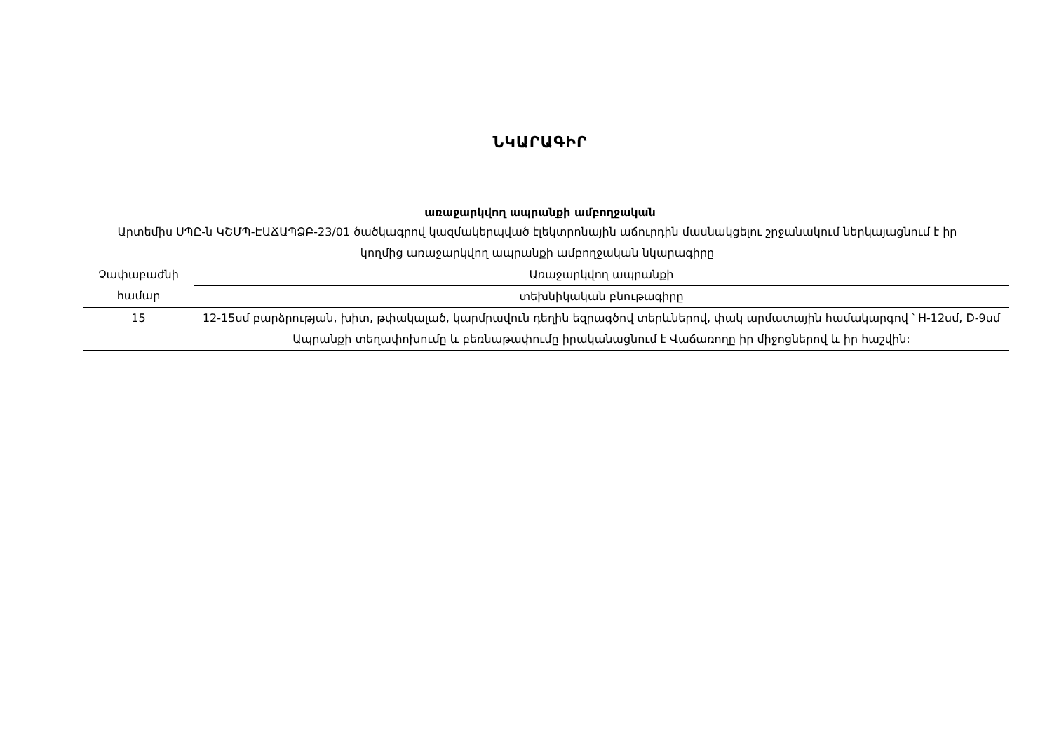ՆԿԱՐԱԳԻՐ
առաջարկվող ապրանքի ամբողջական
Արտեմիս ՍՊԸ-ն ԿՇՄՊ-ԷԱՃԱՊՁԲ-23/01 ծածկագրով կազմակերպված էլեկտրոնային աճուրդին մասնակցելու շրջանակում ներկայացնում է իր կողմից առաջարկվող ապրանքի ամբողջական նկարագիրը
| Չափաբաժնի համար | Առաջարկվող ապրանքի |
| | տեխնիկական բնութագիրը |
| 15 | 12-15սմ բարձրության, խիտ, թփակալած, կարմրավուն դեղին եզրագծով տերևներով, փակ արմատային համակարգով ՝ H-12սմ, D-9սմ Ապրանքի տեղափոխումը և բեռնաթափումը իրականացնում է Վաճառողը իր միջոցներով և իր հաշվին: |